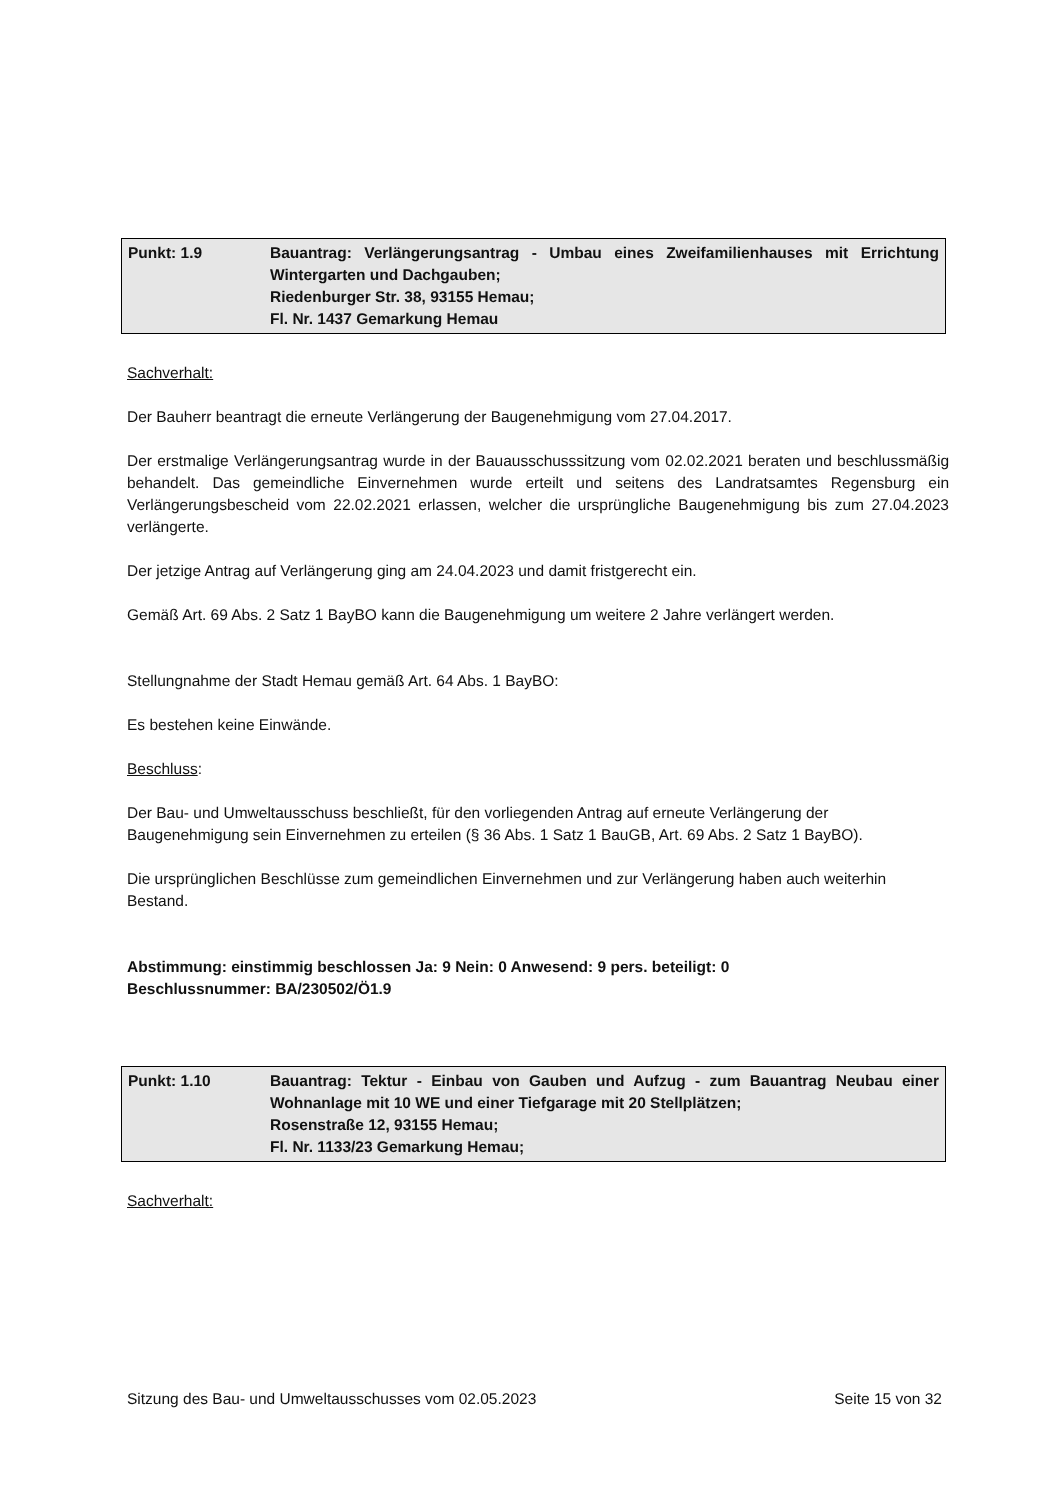| Punkt: 1.9 | Bauantrag: Verlängerungsantrag - Umbau eines Zweifamilienhauses mit Errichtung Wintergarten und Dachgauben; Riedenburger Str. 38, 93155 Hemau; Fl. Nr. 1437 Gemarkung Hemau |
Sachverhalt:
Der Bauherr beantragt die erneute Verlängerung der Baugenehmigung vom 27.04.2017.
Der erstmalige Verlängerungsantrag wurde in der Bauausschusssitzung vom 02.02.2021 beraten und beschlussmäßig behandelt. Das gemeindliche Einvernehmen wurde erteilt und seitens des Landratsamtes Regensburg ein Verlängerungsbescheid vom 22.02.2021 erlassen, welcher die ursprüngliche Baugenehmigung bis zum 27.04.2023 verlängerte.
Der jetzige Antrag auf Verlängerung ging am 24.04.2023 und damit fristgerecht ein.
Gemäß Art. 69 Abs. 2 Satz 1 BayBO kann die Baugenehmigung um weitere 2 Jahre verlängert werden.
Stellungnahme der Stadt Hemau gemäß Art. 64 Abs. 1 BayBO:
Es bestehen keine Einwände.
Beschluss:
Der Bau- und Umweltausschuss beschließt, für den vorliegenden Antrag auf erneute Verlängerung der Baugenehmigung sein Einvernehmen zu erteilen (§ 36 Abs. 1 Satz 1 BauGB, Art. 69 Abs. 2 Satz 1 BayBO).
Die ursprünglichen Beschlüsse zum gemeindlichen Einvernehmen und zur Verlängerung haben auch weiterhin Bestand.
Abstimmung: einstimmig beschlossen Ja: 9 Nein: 0 Anwesend: 9 pers. beteiligt: 0
Beschlussnummer: BA/230502/Ö1.9
| Punkt: 1.10 | Bauantrag: Tektur - Einbau von Gauben und Aufzug - zum Bauantrag Neubau einer Wohnanlage mit 10 WE und einer Tiefgarage mit 20 Stellplätzen; Rosenstraße 12, 93155 Hemau; Fl. Nr. 1133/23 Gemarkung Hemau; |
Sachverhalt:
Sitzung des Bau- und Umweltausschusses vom 02.05.2023 Seite 15 von 32